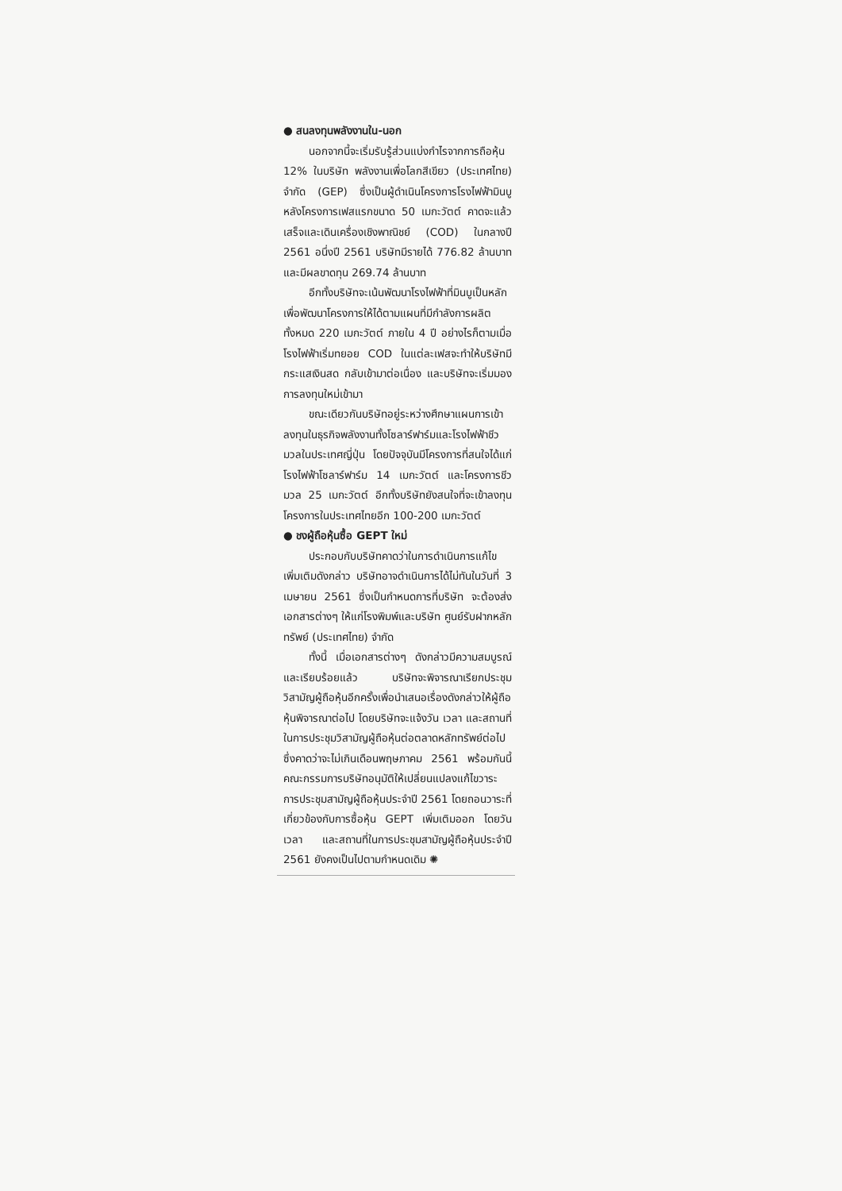● สนลงทุนพลังงานใน-นอก
นอกจากนี้จะเริ่มรับรู้ส่วนแบ่งกำไรจากการถือหุ้น 12% ในบริษัท พลังงานเพื่อโลกสีเขียว (ประเทศไทย) จำกัด (GEP) ซึ่งเป็นผู้ดำเนินโครงการโรงไฟฟ้ามินบู หลังโครงการเฟสแรกขนาด 50 เมกะวัตต์ คาดจะแล้วเสร็จและเดินเครื่องเชิงพาณิชย์ (COD) ในกลางปี 2561 อนึ่งปี 2561 บริษัทมีรายได้ 776.82 ล้านบาท และมีผลขาดทุน 269.74 ล้านบาท
อีกทั้งบริษัทจะเน้นพัฒนาโรงไฟฟ้าที่มินบูเป็นหลัก เพื่อพัฒนาโครงการให้ได้ตามแผนที่มีกำลังการผลิตทั้งหมด 220 เมกะวัตต์ ภายใน 4 ปี อย่างไรก็ตามเมื่อโรงไฟฟ้าเริ่มทยอย COD ในแต่ละเฟสจะทำให้บริษัทมีกระแสเงินสด กลับเข้ามาต่อเนื่อง และบริษัทจะเริ่มมองการลงทุนใหม่เข้ามา
ขณะเดียวกันบริษัทอยู่ระหว่างศึกษาแผนการเข้าลงทุนในธุรกิจพลังงานทั้งโซลาร์ฟาร์มและโรงไฟฟ้าชีวมวลในประเทศญี่ปุ่น โดยปัจจุบันมีโครงการที่สนใจได้แก่ โรงไฟฟ้าโซลาร์ฟาร์ม 14 เมกะวัตต์ และโครงการชีวมวล 25 เมกะวัตต์ อีกทั้งบริษัทยังสนใจที่จะเข้าลงทุนโครงการในประเทศไทยอีก 100-200 เมกะวัตต์
● ชงผู้ถือหุ้นซื้อ GEPT ใหม่
ประกอบกับบริษัทคาดว่าในการดำเนินการแก้ไขเพิ่มเติมดังกล่าว บริษัทอาจดำเนินการได้ไม่ทันในวันที่ 3 เมษายน 2561 ซึ่งเป็นกำหนดการที่บริษัท จะต้องส่งเอกสารต่างๆ ให้แก่โรงพิมพ์และบริษัท ศูนย์รับฝากหลักทรัพย์ (ประเทศไทย) จำกัด
ทั้งนี้ เมื่อเอกสารต่างๆ ดังกล่าวมีความสมบูรณ์และเรียบร้อยแล้ว บริษัทจะพิจารณาเรียกประชุมวิสามัญผู้ถือหุ้นอีกครั้งเพื่อนำเสนอเรื่องดังกล่าวให้ผู้ถือหุ้นพิจารณาต่อไป โดยบริษัทจะแจ้งวัน เวลา และสถานที่ในการประชุมวิสามัญผู้ถือหุ้นต่อตลาดหลักทรัพย์ต่อไป ซึ่งคาดว่าจะไม่เกินเดือนพฤษภาคม 2561 พร้อมกันนี้คณะกรรมการบริษัทอนุมัติให้เปลี่ยนแปลงแก้ไขวาระการประชุมสามัญผู้ถือหุ้นประจำปี 2561 โดยถอนวาระที่เกี่ยวข้องกับการซื้อหุ้น GEPT เพิ่มเติมออก โดยวัน เวลา และสถานที่ในการประชุมสามัญผู้ถือหุ้นประจำปี 2561 ยังคงเป็นไปตามกำหนดเดิม ✺